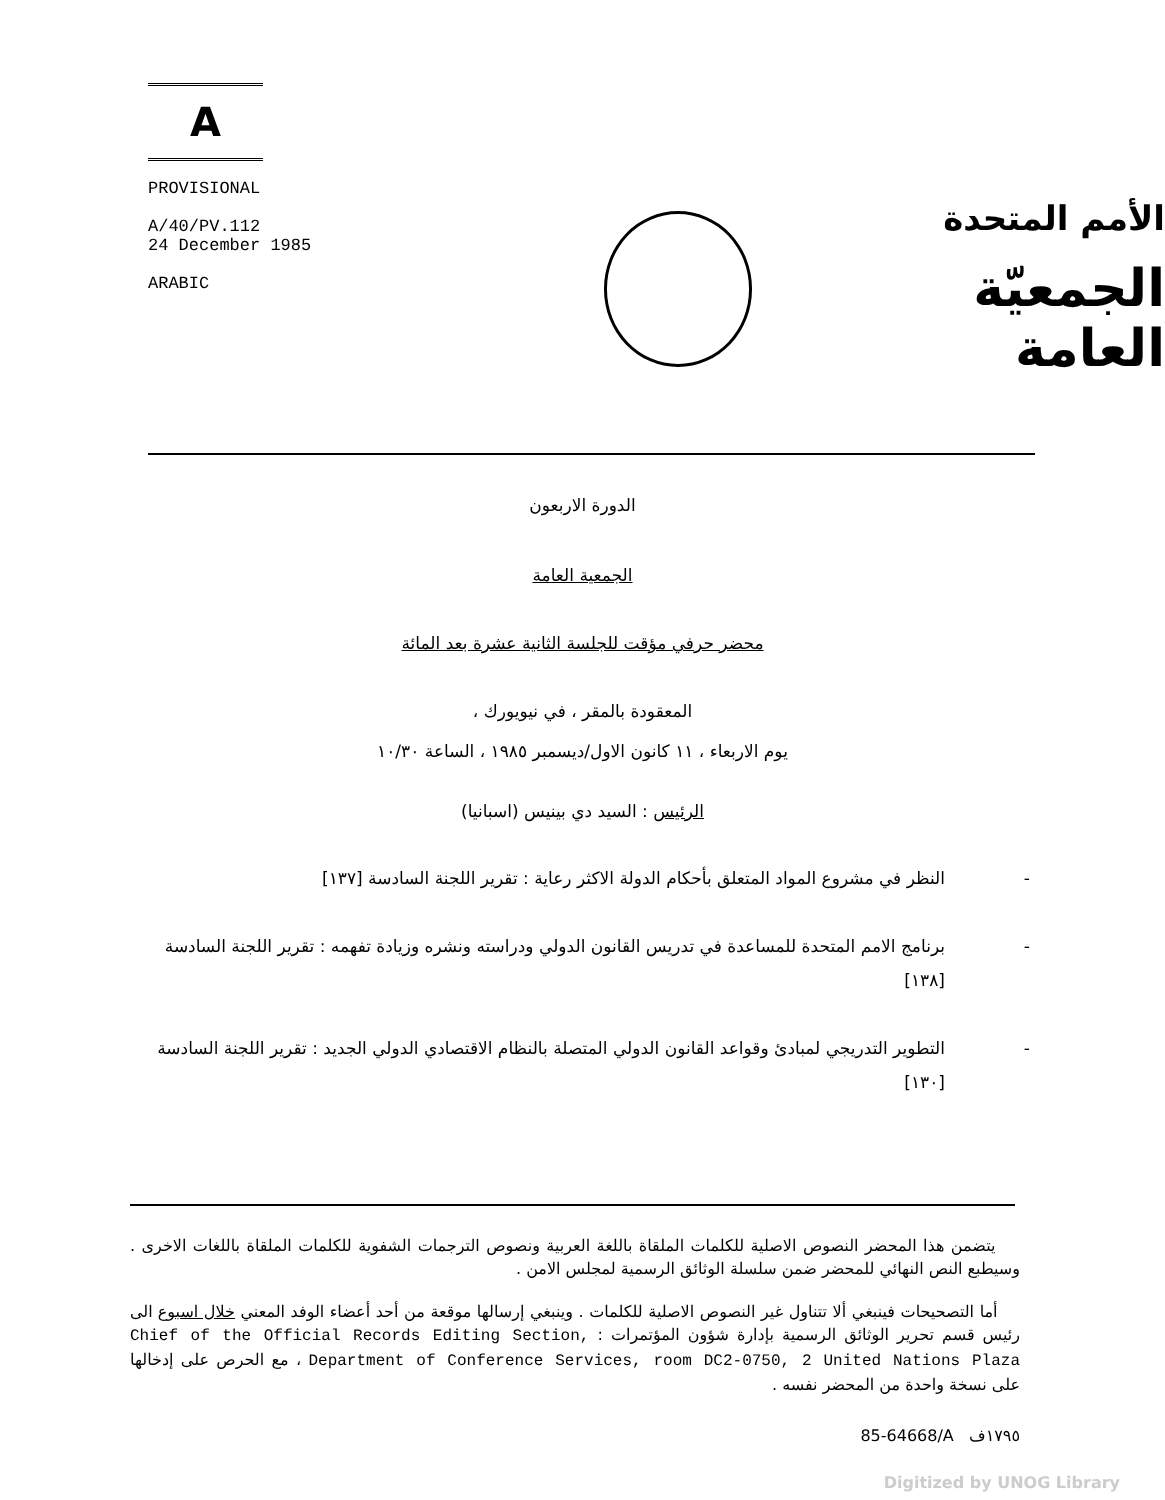A
PROVISIONAL
A/40/PV.112
24 December 1985
ARABIC
الأمم المتحدة
الجمعيّة العامة
الدورة الاربعون
الجمعية العامة
محضر حرفي مؤقت للجلسة الثانية عشرة بعد المائة
المعقودة بالمقر ، في نيويورك ،
يوم الاربعاء ، ١١ كانون الاول/ديسمبر ١٩٨٥ ، الساعة ١٠/٣٠
الرئيس : السيد دي بينيس (اسبانيا)
- النظر في مشروع المواد المتعلق بأحكام الدولة الاكثر رعاية : تقرير اللجنة السادسة [١٣٧]
- برنامج الامم المتحدة للمساعدة في تدريس القانون الدولي ودراسته ونشره وزيادة تفهمه : تقرير اللجنة السادسة [١٣٨]
- التطوير التدريجي لمبادئ وقواعد القانون الدولي المتصلة بالنظام الاقتصادي الدولي الجديد : تقرير اللجنة السادسة [١٣٠]
يتضمن هذا المحضر النصوص الاصلية للكلمات الملقاة باللغة العربية ونصوص الترجمات الشفوية للكلمات الملقاة باللغات الاخرى . وسيطبع النص النهائي للمحضر ضمن سلسلة الوثائق الرسمية لمجلس الامن .
أما التصحيحات فينبغي ألا تتناول غير النصوص الاصلية للكلمات . وينبغي إرسالها موقعة من أحد أعضاء الوفد المعني خلال اسبوع الى رئيس قسم تحرير الوثائق الرسمية بإدارة شؤون المؤتمرات : Chief of the Official Records Editing Section, Department of Conference Services, room DC2-0750, 2 United Nations Plaza ، مع الحرص على إدخالها على نسخة واحدة من المحضر نفسه .
85-64668/A ١٧٩٥ف
Digitized by UNOG Library